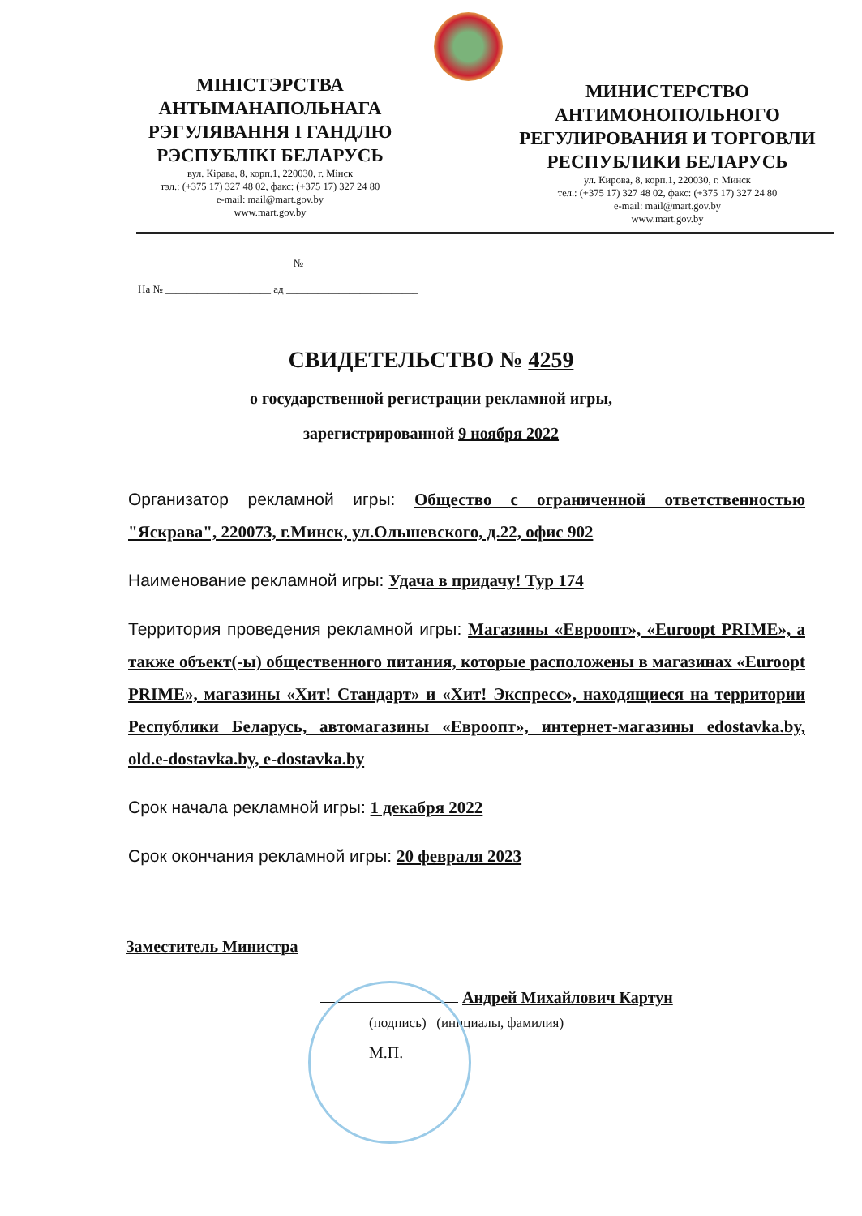МІНІСТЭРСТВА
АНТЫМАНАПОЛЬНАГА
РЭГУЛЯВАННЯ І ГАНДЛЮ
РЭСПУБЛІКІ БЕЛАРУСЬ
вул. Кірава, 8, корп.1, 220030, г. Мінск
тэл.: (+375 17) 327 48 02, факс: (+375 17) 327 24 80
e-mail: mail@mart.gov.by
www.mart.gov.by
МИНИСТЕРСТВО
АНТИМОНОПОЛЬНОГО
РЕГУЛИРОВАНИЯ И ТОРГОВЛИ
РЕСПУБЛИКИ БЕЛАРУСЬ
ул. Кирова, 8, корп.1, 220030, г. Минск
тел.: (+375 17) 327 48 02, факс: (+375 17) 327 24 80
e-mail: mail@mart.gov.by
www.mart.gov.by
_____________________________ № _______________________
На № ____________________ ад _________________________
СВИДЕТЕЛЬСТВО № 4259
о государственной регистрации рекламной игры,
зарегистрированной 9 ноября 2022
Организатор рекламной игры: Общество с ограниченной ответственностью "Яскрава", 220073, г.Минск, ул.Ольшевского, д.22, офис 902
Наименование рекламной игры: Удача в придачу! Тур 174
Территория проведения рекламной игры: Магазины «Евроопт», «Euroopt PRIME», а также объект(-ы) общественного питания, которые расположены в магазинах «Euroopt PRIME», магазины «Хит! Стандарт» и «Хит! Экспресс», находящиеся на территории Республики Беларусь, автомагазины «Евроопт», интернет-магазины edostavka.by, old.e-dostavka.by, e-dostavka.by
Срок начала рекламной игры: 1 декабря 2022
Срок окончания рекламной игры: 20 февраля 2023
Заместитель Министра
Андрей Михайлович Картун
(подпись) (инициалы, фамилия)
М.П.